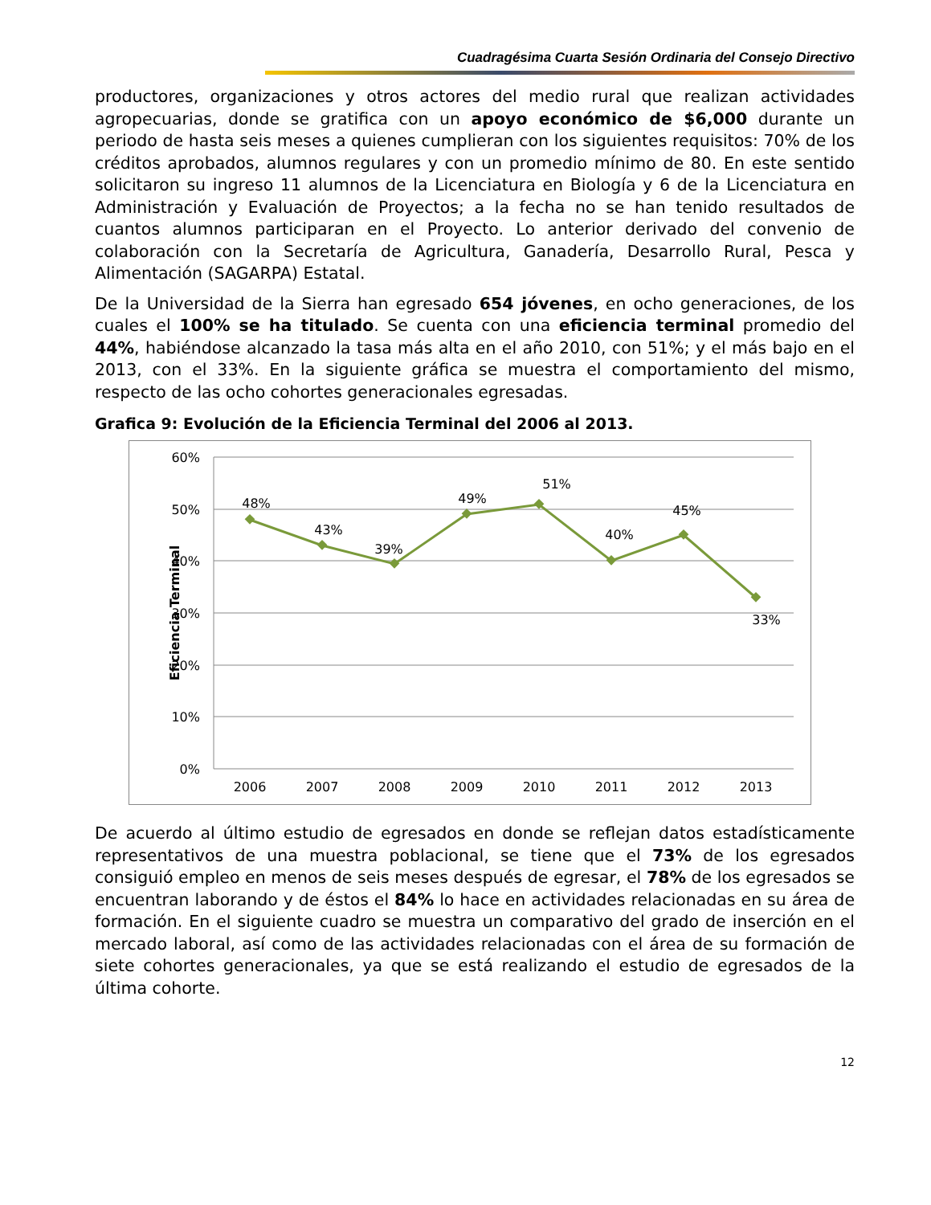Cuadragésima Cuarta Sesión Ordinaria del Consejo Directivo
productores, organizaciones y otros actores del medio rural que realizan actividades agropecuarias, donde se gratifica con un apoyo económico de $6,000 durante un periodo de hasta seis meses a quienes cumplieran con los siguientes requisitos: 70% de los créditos aprobados, alumnos regulares y con un promedio mínimo de 80. En este sentido solicitaron su ingreso 11 alumnos de la Licenciatura en Biología y 6 de la Licenciatura en Administración y Evaluación de Proyectos; a la fecha no se han tenido resultados de cuantos alumnos participaran en el Proyecto. Lo anterior derivado del convenio de colaboración con la Secretaría de Agricultura, Ganadería, Desarrollo Rural, Pesca y Alimentación (SAGARPA) Estatal.
De la Universidad de la Sierra han egresado 654 jóvenes, en ocho generaciones, de los cuales el 100% se ha titulado. Se cuenta con una eficiencia terminal promedio del 44%, habiéndose alcanzado la tasa más alta en el año 2010, con 51%; y el más bajo en el 2013, con el 33%. En la siguiente gráfica se muestra el comportamiento del mismo, respecto de las ocho cohortes generacionales egresadas.
Grafica 9: Evolución de la Eficiencia Terminal del 2006 al 2013.
60%
50%
40%
30%
20%
10%
0%
Eficiencia Terminal
48%
43%
39%
49%
51%
40%
45%
33%
2006
2007
2008
2009
2010
2011
2012
2013
De acuerdo al último estudio de egresados en donde se reflejan datos estadísticamente representativos de una muestra poblacional, se tiene que el 73% de los egresados consiguió empleo en menos de seis meses después de egresar, el 78% de los egresados se encuentran laborando y de éstos el 84% lo hace en actividades relacionadas en su área de formación. En el siguiente cuadro se muestra un comparativo del grado de inserción en el mercado laboral, así como de las actividades relacionadas con el área de su formación de siete cohortes generacionales, ya que se está realizando el estudio de egresados de la última cohorte.
12